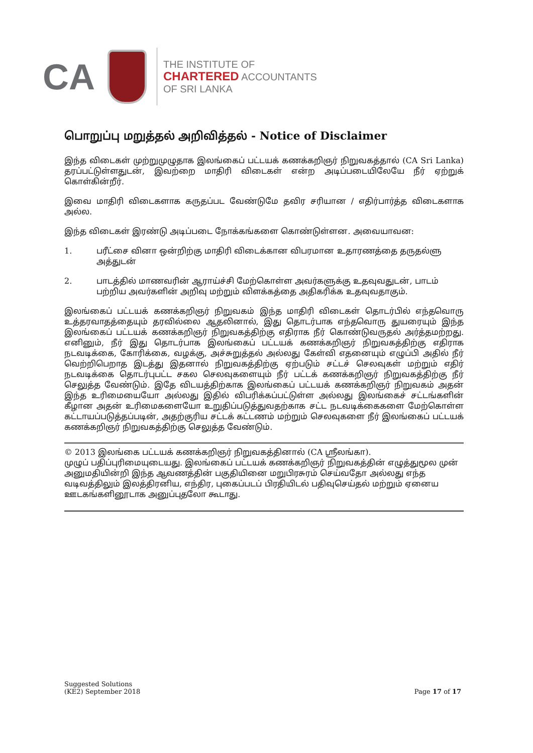CA
THE INSTITUTE OF
CHARTERED ACCOUNTANTS
OF SRI LANKA
பொறுப்பு மறுத்தல் அறிவித்தல் - Notice of Disclaimer
இந்த விடைகள் முற்றுமுழுதாக இலங்கைப் பட்டயக் கணக்கறிஞர் நிறுவகத்தால் (CA Sri Lanka) தரப்பட்டுள்ளதுடன், இவற்றை மாதிரி விடைகள் என்ற அடிப்படையிலேயே நீர் ஏற்றுக் கொள்கின்றீர்.
இவை மாதிரி விடைகளாக கருதப்பட வேண்டுமே தவிர சரியான / எதிர்பார்த்த விடைகளாக அல்ல.
இந்த விடைகள் இரண்டு அடிப்படை நோக்கங்களை கொண்டுள்ளன. அவையாவன:
1. பரீட்சை வினா ஒன்றிற்கு மாதிரி விடைக்கான விபரமான உதாரணத்தை தருதல்ளு அத்துடன்
2. பாடத்தில் மாணவரின் ஆராய்ச்சி மேற்கொள்ள அவர்களுக்கு உதவுவதுடன், பாடம் பற்றிய அவர்களின் அறிவு மற்றும் விளக்கத்தை அதிகரிக்க உதவுவதாகும்.
இலங்கைப் பட்டயக் கணக்கறிஞர் நிறுவகம் இந்த மாதிரி விடைகள் தொடர்பில் எந்தவொரு உத்தரவாதத்தையும் தரவில்லை ஆதலினால், இது தொடர்பாக எந்தவொரு துயரையும் இந்த இலங்கைப் பட்டயக் கணக்கறிஞர் நிறுவகத்திற்கு எதிராக நீர் கொண்டுவருதல் அர்த்தமற்றது. எனினும், நீர் இது தொடர்பாக இலங்கைப் பட்டயக் கணக்கறிஞர் நிறுவகத்திற்கு எதிராக நடவடிக்கை, கோரிக்கை, வழக்கு, அச்சுறுத்தல் அல்லது கேள்வி எதனையும் எழுப்பி அதில் நீர் வெற்றிபெறாத இடத்து இதனால் நிறுவகத்திற்கு ஏற்படும் சட்டச் செலவுகள் மற்றும் எதிர் நடவடிக்கை தொடர்புபட்ட சகல செலவுகளையும் நீர் பட்டக் கணக்கறிஞர் நிறுவகத்திற்கு நீர் செலுத்த வேண்டும். இதே விடயத்திற்காக இலங்கைப் பட்டயக் கணக்கறிஞர் நிறுவகம் அதன் இந்த உரிமையையோ அல்லது இதில் விபரிக்கப்பட்டுள்ள அல்லது இலங்கைச் சட்டங்களின் கீழான அதன் உரிமைகளையோ உறுதிப்படுத்துவதற்காக சட்ட நடவடிக்கைகளை மேற்கொள்ள கட்டாயப்படுத்தப்படின், அதற்குரிய சட்டக் கட்டணம் மற்றும் செலவுகளை நீர் இலங்கைப் பட்டயக் கணக்கறிஞர் நிறுவகத்திற்கு செலுத்த வேண்டும்.
© 2013 இலங்கை பட்டயக் கணக்கறிஞர் நிறுவகத்தினால் (CA ஸ்ரீலங்கா).
முழுப் பதிப்புரிமையுடையது. இலங்கைப் பட்டயக் கணக்கறிஞர் நிறுவகத்தின் எழுத்துமூல முன் அனுமதியின்றி இந்த ஆவணத்தின் பகுதியினை மறுபிரசுரம் செய்வதோ அல்லது எந்த வடிவத்திலும் இலத்திரனிய, எந்திர, புகைப்படப் பிரதியிடல் பதிவுசெய்தல் மற்றும் ஏனைய ஊடகங்களினூடாக அனுப்புதலோ கூடாது.
Suggested Solutions
(KE2) September 2018
Page 17 of 17